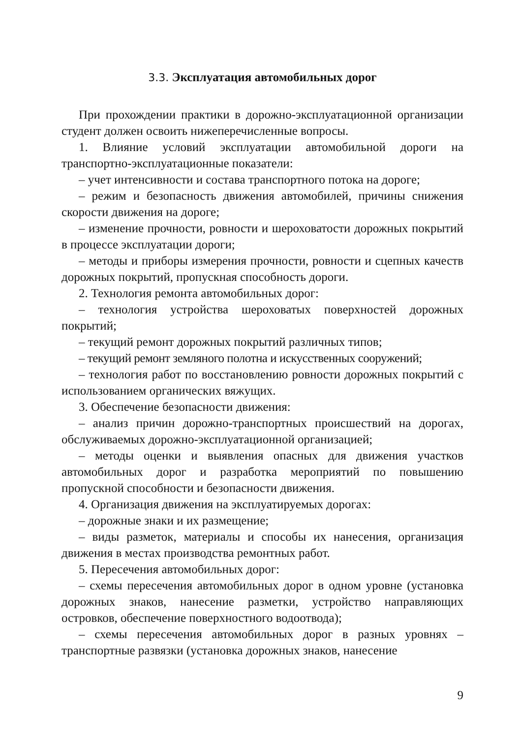3.3. Эксплуатация автомобильных дорог
При прохождении практики в дорожно-эксплуатационной организации студент должен освоить нижеперечисленные вопросы.
1. Влияние условий эксплуатации автомобильной дороги на транспортно-эксплуатационные показатели:
– учет интенсивности и состава транспортного потока на дороге;
– режим и безопасность движения автомобилей, причины снижения скорости движения на дороге;
– изменение прочности, ровности и шероховатости дорожных покрытий в процессе эксплуатации дороги;
– методы и приборы измерения прочности, ровности и сцепных качеств дорожных покрытий, пропускная способность дороги.
2. Технология ремонта автомобильных дорог:
– технология устройства шероховатых поверхностей дорожных покрытий;
– текущий ремонт дорожных покрытий различных типов;
– текущий ремонт земляного полотна и искусственных сооружений;
– технология работ по восстановлению ровности дорожных покрытий с использованием органических вяжущих.
3. Обеспечение безопасности движения:
– анализ причин дорожно-транспортных происшествий на дорогах, обслуживаемых дорожно-эксплуатационной организацией;
– методы оценки и выявления опасных для движения участков автомобильных дорог и разработка мероприятий по повышению пропускной способности и безопасности движения.
4. Организация движения на эксплуатируемых дорогах:
– дорожные знаки и их размещение;
– виды разметок, материалы и способы их нанесения, организация движения в местах производства ремонтных работ.
5. Пересечения автомобильных дорог:
– схемы пересечения автомобильных дорог в одном уровне (установка дорожных знаков, нанесение разметки, устройство направляющих островков, обеспечение поверхностного водоотвода);
– схемы пересечения автомобильных дорог в разных уровнях – транспортные развязки (установка дорожных знаков, нанесение
9